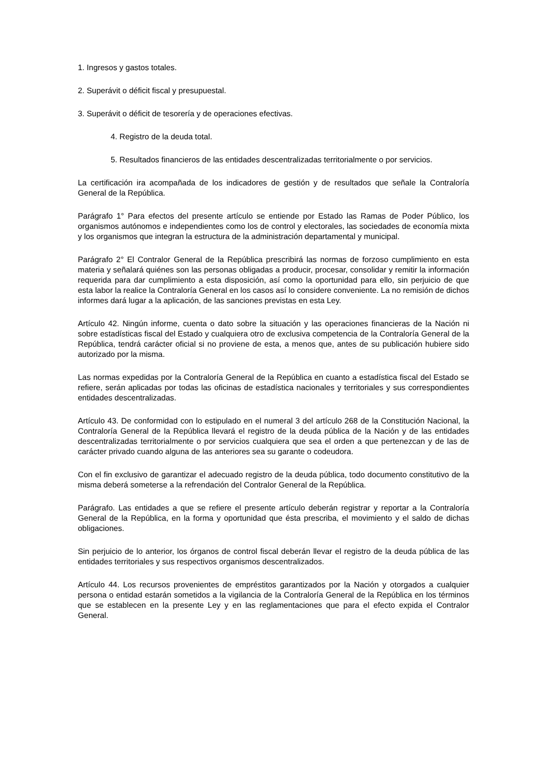1. Ingresos y gastos totales.
2. Superávit o déficit fiscal y presupuestal.
3. Superávit o déficit de tesorería y de operaciones efectivas.
4. Registro de la deuda total.
5. Resultados financieros de las entidades descentralizadas territorialmente o por servicios.
La certificación ira acompañada de los indicadores de gestión y de resultados que señale la Contraloría General de la República.
Parágrafo 1° Para efectos del presente artículo se entiende por Estado las Ramas de Poder Público, los organismos autónomos e independientes como los de control y electorales, las sociedades de economía mixta y los organismos que integran la estructura de la administración departamental y municipal.
Parágrafo 2° El Contralor General de la República prescribirá las normas de forzoso cumplimiento en esta materia y señalará quiénes son las personas obligadas a producir, procesar, consolidar y remitir la información requerida para dar cumplimiento a esta disposición, así como la oportunidad para ello, sin perjuicio de que esta labor la realice la Contraloría General en los casos así lo considere conveniente. La no remisión de dichos informes dará lugar a la aplicación, de las sanciones previstas en esta Ley.
Artículo 42. Ningún informe, cuenta o dato sobre la situación y las operaciones financieras de la Nación ni sobre estadísticas fiscal del Estado y cualquiera otro de exclusiva competencia de la Contraloría General de la República, tendrá carácter oficial si no proviene de esta, a menos que, antes de su publicación hubiere sido autorizado por la misma.
Las normas expedidas por la Contraloría General de la República en cuanto a estadística fiscal del Estado se refiere, serán aplicadas por todas las oficinas de estadística nacionales y territoriales y sus correspondientes entidades descentralizadas.
Artículo 43. De conformidad con lo estipulado en el numeral 3 del artículo 268 de la Constitución Nacional, la Contraloría General de la República llevará el registro de la deuda pública de la Nación y de las entidades descentralizadas territorialmente o por servicios cualquiera que sea el orden a que pertenezcan y de las de carácter privado cuando alguna de las anteriores sea su garante o codeudora.
Con el fin exclusivo de garantizar el adecuado registro de la deuda pública, todo documento constitutivo de la misma deberá someterse a la refrendación del Contralor General de la República.
Parágrafo. Las entidades a que se refiere el presente artículo deberán registrar y reportar a la Contraloría General de la República, en la forma y oportunidad que ésta prescriba, el movimiento y el saldo de dichas obligaciones.
Sin perjuicio de lo anterior, los órganos de control fiscal deberán llevar el registro de la deuda pública de las entidades territoriales y sus respectivos organismos descentralizados.
Artículo 44. Los recursos provenientes de empréstitos garantizados por la Nación y otorgados a cualquier persona o entidad estarán sometidos a la vigilancia de la Contraloría General de la República en los términos que se establecen en la presente Ley y en las reglamentaciones que para el efecto expida el Contralor General.